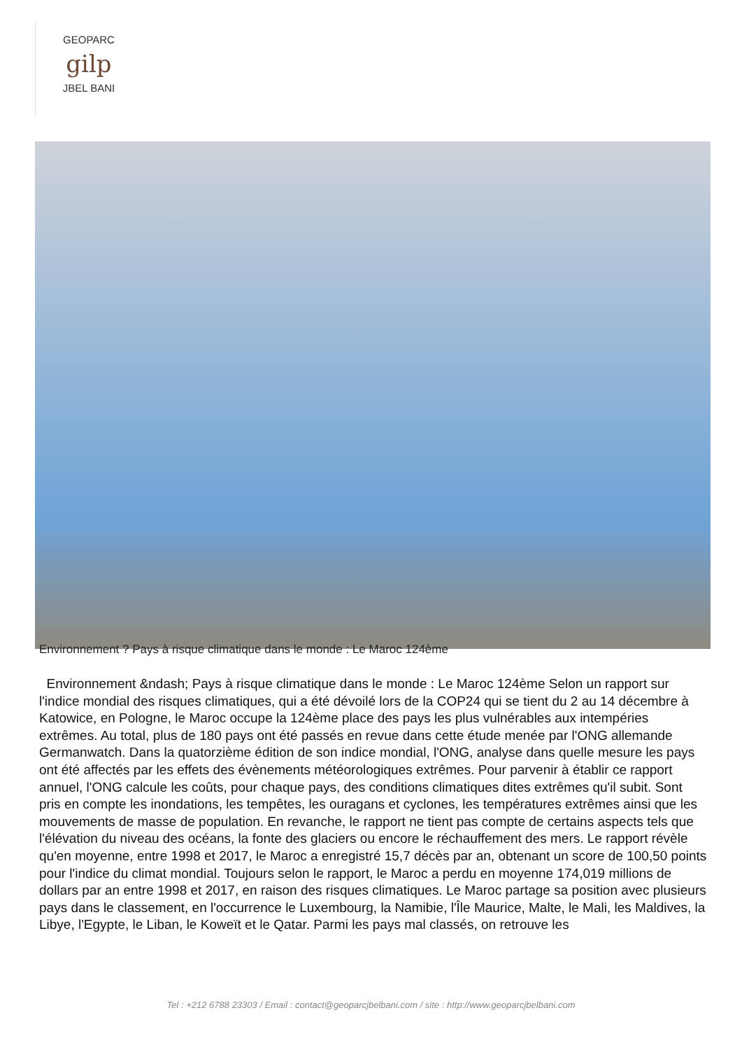GEOPARC
gilp
JBEL BANI
Environnement ? Pays à risque climatique dans le monde : Le Maroc 124ème
Environnement &ndash; Pays à risque climatique dans le monde : Le Maroc 124ème Selon un rapport sur l'indice mondial des risques climatiques, qui a été dévoilé lors de la COP24 qui se tient du 2 au 14 décembre à Katowice, en Pologne, le Maroc occupe la 124ème place des pays les plus vulnérables aux intempéries extrêmes. Au total, plus de 180 pays ont été passés en revue dans cette étude menée par l'ONG allemande Germanwatch. Dans la quatorzième édition de son indice mondial, l'ONG, analyse dans quelle mesure les pays ont été affectés par les effets des évènements météorologiques extrêmes. Pour parvenir à établir ce rapport annuel, l'ONG calcule les coûts, pour chaque pays, des conditions climatiques dites extrêmes qu'il subit. Sont pris en compte les inondations, les tempêtes, les ouragans et cyclones, les températures extrêmes ainsi que les mouvements de masse de population. En revanche, le rapport ne tient pas compte de certains aspects tels que l'élévation du niveau des océans, la fonte des glaciers ou encore le réchauffement des mers. Le rapport révèle qu'en moyenne, entre 1998 et 2017, le Maroc a enregistré 15,7 décès par an, obtenant un score de 100,50 points pour l'indice du climat mondial. Toujours selon le rapport, le Maroc a perdu en moyenne 174,019 millions de dollars par an entre 1998 et 2017, en raison des risques climatiques. Le Maroc partage sa position avec plusieurs pays dans le classement, en l'occurrence le Luxembourg, la Namibie, l'Île Maurice, Malte, le Mali, les Maldives, la Libye, l'Egypte, le Liban, le Koweït et le Qatar. Parmi les pays mal classés, on retrouve les
Tel : +212 6788 23303 / Email : contact@geoparcjbelbani.com / site : http://www.geoparcjbelbani.com